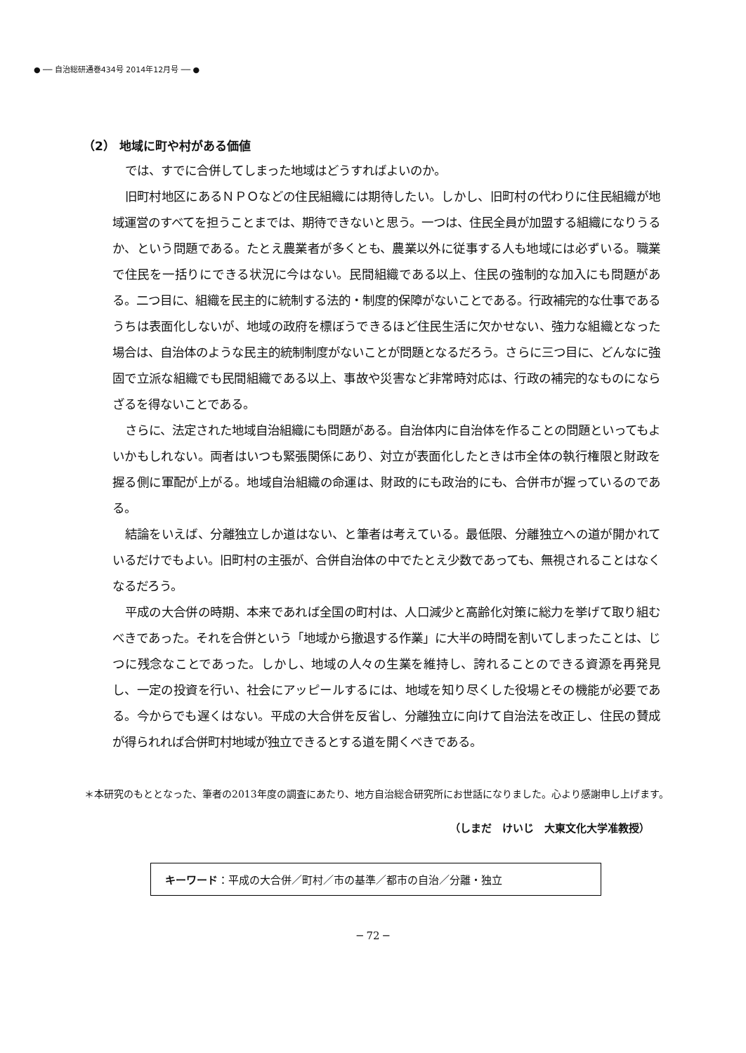● ── 自治総研通巻434号 2014年12月号 ── ●
（2） 地域に町や村がある価値
では、すでに合併してしまった地域はどうすればよいのか。
旧町村地区にあるＮＰＯなどの住民組織には期待したい。しかし、旧町村の代わりに住民組織が地域運営のすべてを担うことまでは、期待できないと思う。一つは、住民全員が加盟する組織になりうるか、という問題である。たとえ農業者が多くとも、農業以外に従事する人も地域には必ずいる。職業で住民を一括りにできる状況に今はない。民間組織である以上、住民の強制的な加入にも問題がある。二つ目に、組織を民主的に統制する法的・制度的保障がないことである。行政補完的な仕事であるうちは表面化しないが、地域の政府を標ぼうできるほど住民生活に欠かせない、強力な組織となった場合は、自治体のような民主的統制制度がないことが問題となるだろう。さらに三つ目に、どんなに強固で立派な組織でも民間組織である以上、事故や災害など非常時対応は、行政の補完的なものにならざるを得ないことである。
さらに、法定された地域自治組織にも問題がある。自治体内に自治体を作ることの問題といってもよいかもしれない。両者はいつも緊張関係にあり、対立が表面化したときは市全体の執行権限と財政を握る側に軍配が上がる。地域自治組織の命運は、財政的にも政治的にも、合併市が握っているのである。
結論をいえば、分離独立しか道はない、と筆者は考えている。最低限、分離独立への道が開かれているだけでもよい。旧町村の主張が、合併自治体の中でたとえ少数であっても、無視されることはなくなるだろう。
平成の大合併の時期、本来であれば全国の町村は、人口減少と高齢化対策に総力を挙げて取り組むべきであった。それを合併という「地域から撤退する作業」に大半の時間を割いてしまったことは、じつに残念なことであった。しかし、地域の人々の生業を維持し、誇れることのできる資源を再発見し、一定の投資を行い、社会にアッピールするには、地域を知り尽くした役場とその機能が必要である。今からでも遅くはない。平成の大合併を反省し、分離独立に向けて自治法を改正し、住民の賛成が得られれば合併町村地域が独立できるとする道を開くべきである。
＊本研究のもととなった、筆者の2013年度の調査にあたり、地方自治総合研究所にお世話になりました。心より感謝申し上げます。
（しまだ　けいじ　大東文化大学准教授）
キーワード：平成の大合併／町村／市の基準／都市の自治／分離・独立
─ 72 ─